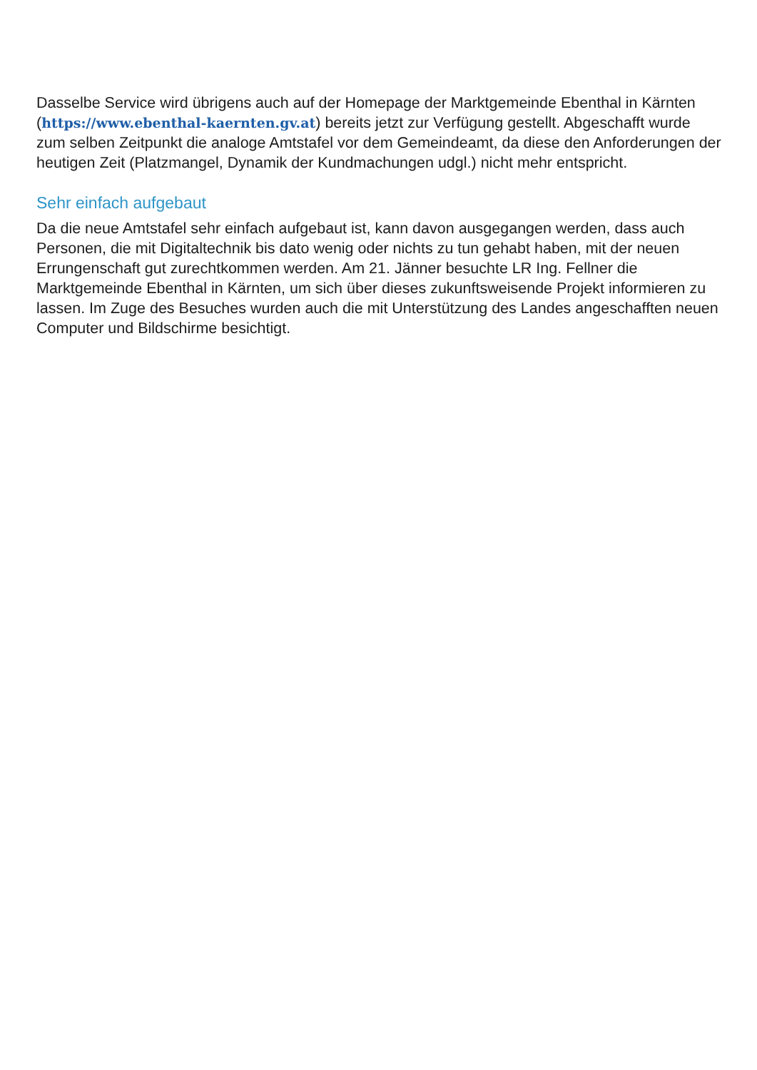Dasselbe Service wird übrigens auch auf der Homepage der Marktgemeinde Ebenthal in Kärnten (https://www.ebenthal-kaernten.gv.at) bereits jetzt zur Verfügung gestellt. Abgeschafft wurde zum selben Zeitpunkt die analoge Amtstafel vor dem Gemeindeamt, da diese den Anforderungen der heutigen Zeit (Platzmangel, Dynamik der Kundmachungen udgl.) nicht mehr entspricht.
Sehr einfach aufgebaut
Da die neue Amtstafel sehr einfach aufgebaut ist, kann davon ausgegangen werden, dass auch Personen, die mit Digitaltechnik bis dato wenig oder nichts zu tun gehabt haben, mit der neuen Errungenschaft gut zurechtkommen werden. Am 21. Jänner besuchte LR Ing. Fellner die Marktgemeinde Ebenthal in Kärnten, um sich über dieses zukunftsweisende Projekt informieren zu lassen. Im Zuge des Besuches wurden auch die mit Unterstützung des Landes angeschafften neuen Computer und Bildschirme besichtigt.